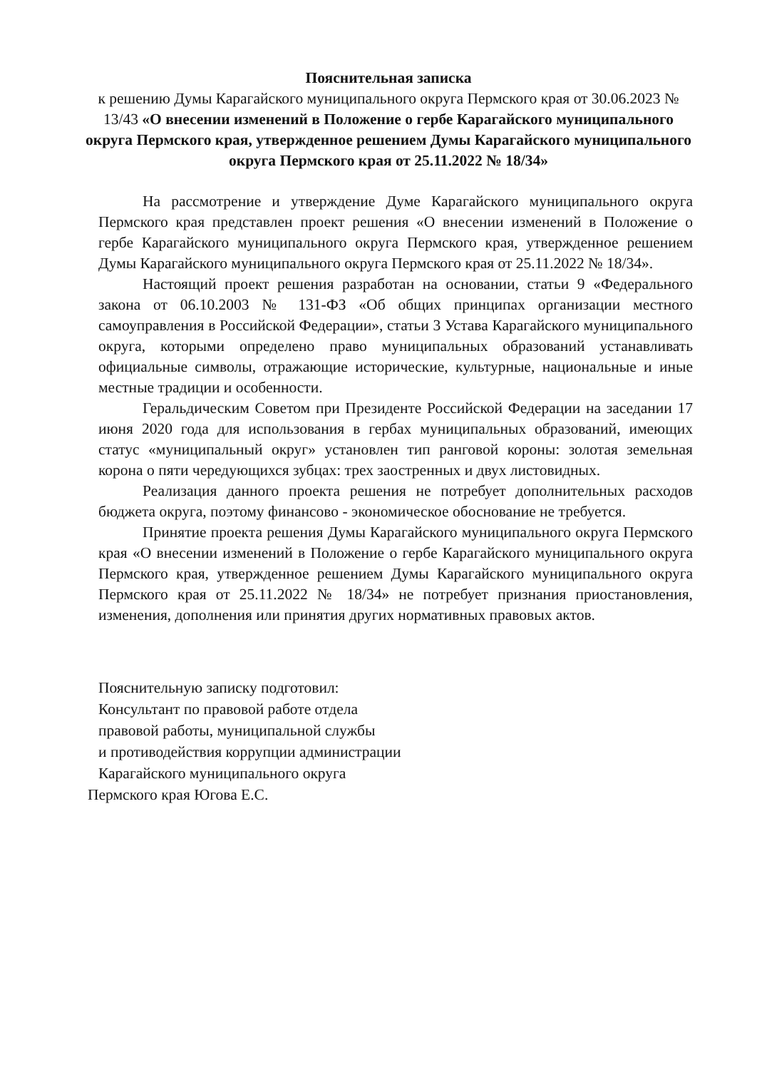Пояснительная записка
к решению Думы Карагайского муниципального округа Пермского края от 30.06.2023 № 13/43 «О внесении изменений в Положение о гербе Карагайского муниципального округа Пермского края, утвержденное решением Думы Карагайского муниципального округа Пермского края от 25.11.2022 № 18/34»
На рассмотрение и утверждение Думе Карагайского муниципального округа Пермского края представлен проект решения «О внесении изменений в Положение о гербе Карагайского муниципального округа Пермского края, утвержденное решением Думы Карагайского муниципального округа Пермского края от 25.11.2022 № 18/34».
Настоящий проект решения разработан на основании, статьи 9 «Федерального закона от 06.10.2003 № 131-ФЗ «Об общих принципах организации местного самоуправления в Российской Федерации», статьи 3 Устава Карагайского муниципального округа, которыми определено право муниципальных образований устанавливать официальные символы, отражающие исторические, культурные, национальные и иные местные традиции и особенности.
Геральдическим Советом при Президенте Российской Федерации на заседании 17 июня 2020 года для использования в гербах муниципальных образований, имеющих статус «муниципальный округ» установлен тип ранговой короны: золотая земельная корона о пяти чередующихся зубцах: трех заостренных и двух листовидных.
Реализация данного проекта решения не потребует дополнительных расходов бюджета округа, поэтому финансово - экономическое обоснование не требуется.
Принятие проекта решения Думы Карагайского муниципального округа Пермского края «О внесении изменений в Положение о гербе Карагайского муниципального округа Пермского края, утвержденное решением Думы Карагайского муниципального округа Пермского края от 25.11.2022 № 18/34» не потребует признания приостановления, изменения, дополнения или принятия других нормативных правовых актов.
Пояснительную записку подготовил:
Консультант по правовой работе отдела
правовой работы, муниципальной службы
и противодействия коррупции администрации
Карагайского муниципального округа
Пермского края Югова Е.С.